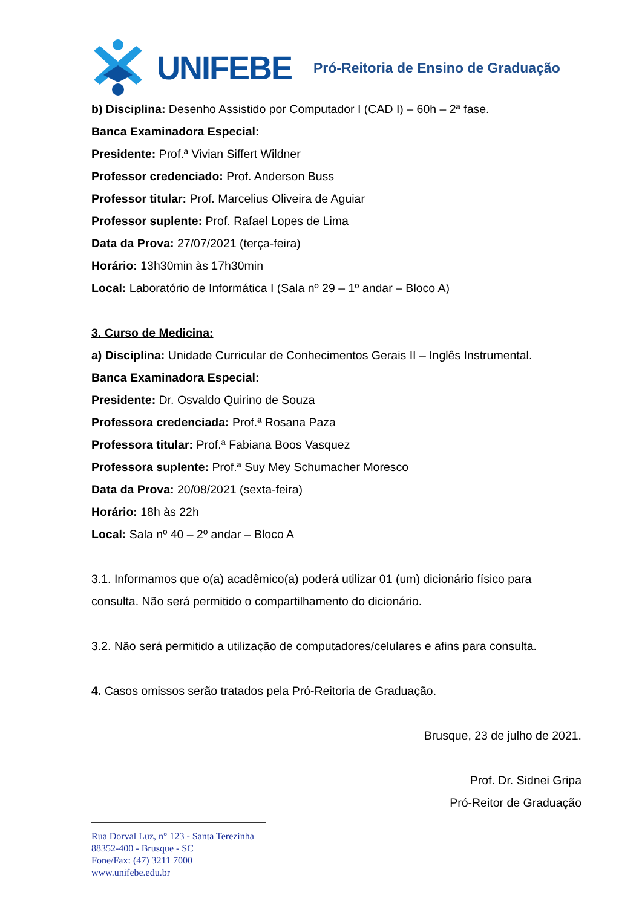UNIFEBE
Pró-Reitoria de Ensino de Graduação
b) Disciplina: Desenho Assistido por Computador I (CAD I) – 60h – 2ª fase.
Banca Examinadora Especial:
Presidente: Prof.ª Vivian Siffert Wildner
Professor credenciado: Prof. Anderson Buss
Professor titular: Prof. Marcelius Oliveira de Aguiar
Professor suplente: Prof. Rafael Lopes de Lima
Data da Prova: 27/07/2021 (terça-feira)
Horário: 13h30min às 17h30min
Local: Laboratório de Informática I (Sala nº 29 – 1º andar – Bloco A)
3. Curso de Medicina:
a) Disciplina: Unidade Curricular de Conhecimentos Gerais II – Inglês Instrumental.
Banca Examinadora Especial:
Presidente: Dr. Osvaldo Quirino de Souza
Professora credenciada: Prof.ª Rosana Paza
Professora titular: Prof.ª Fabiana Boos Vasquez
Professora suplente: Prof.ª Suy Mey Schumacher Moresco
Data da Prova: 20/08/2021 (sexta-feira)
Horário: 18h às 22h
Local: Sala nº 40 – 2º andar – Bloco A
3.1. Informamos que o(a) acadêmico(a) poderá utilizar 01 (um) dicionário físico para consulta. Não será permitido o compartilhamento do dicionário.
3.2. Não será permitido a utilização de computadores/celulares e afins para consulta.
4. Casos omissos serão tratados pela Pró-Reitoria de Graduação.
Brusque, 23 de julho de 2021.
Prof. Dr. Sidnei Gripa
Pró-Reitor de Graduação
Rua Dorval Luz, n° 123 - Santa Terezinha
88352-400 - Brusque - SC
Fone/Fax: (47) 3211 7000
www.unifebe.edu.br